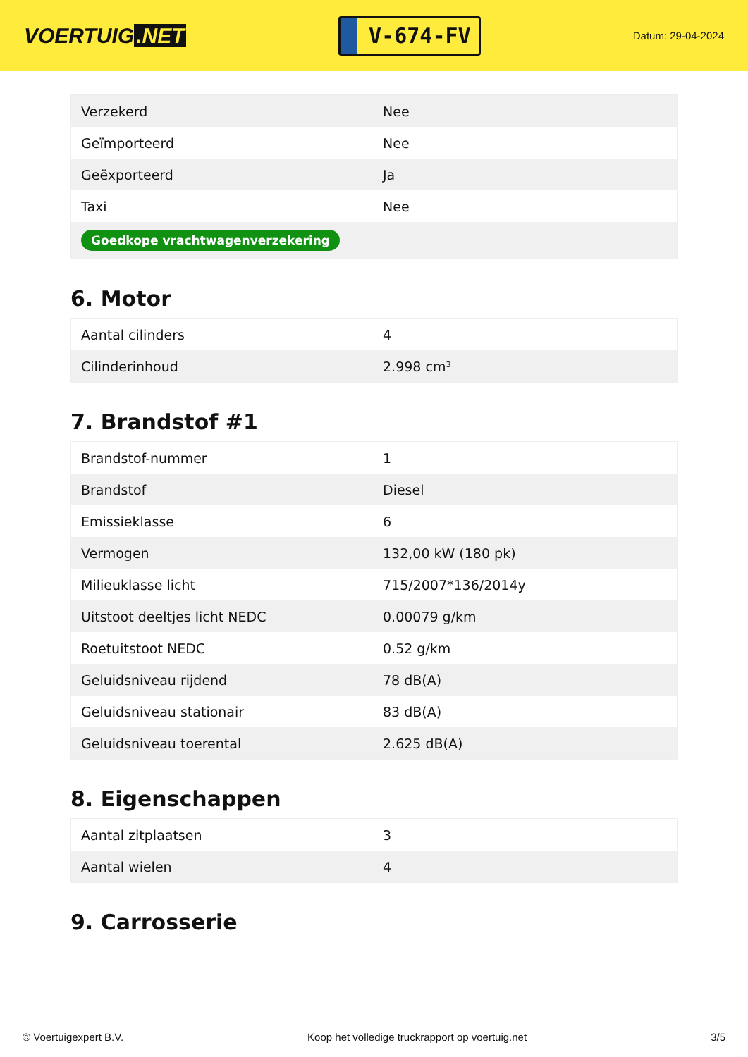VOERTUIG.NET
V-674-FV
Datum: 29-04-2024
| Verzekerd | Nee |
| Geïmporteerd | Nee |
| Geëxporteerd | Ja |
| Taxi | Nee |
| Goedkope vrachtwagenverzekering | |
6. Motor
| Aantal cilinders | 4 |
| Cilinderinhoud | 2.998 cm³ |
7. Brandstof #1
| Brandstof-nummer | 1 |
| Brandstof | Diesel |
| Emissieklasse | 6 |
| Vermogen | 132,00 kW (180 pk) |
| Milieuklasse licht | 715/2007*136/2014y |
| Uitstoot deeltjes licht NEDC | 0.00079 g/km |
| Roetuitstoot NEDC | 0.52 g/km |
| Geluidsniveau rijdend | 78 dB(A) |
| Geluidsniveau stationair | 83 dB(A) |
| Geluidsniveau toerental | 2.625 dB(A) |
8. Eigenschappen
| Aantal zitplaatsen | 3 |
| Aantal wielen | 4 |
9. Carrosserie
© Voertuigexpert B.V. Koop het volledige truckrapport op voertuig.net 3/5